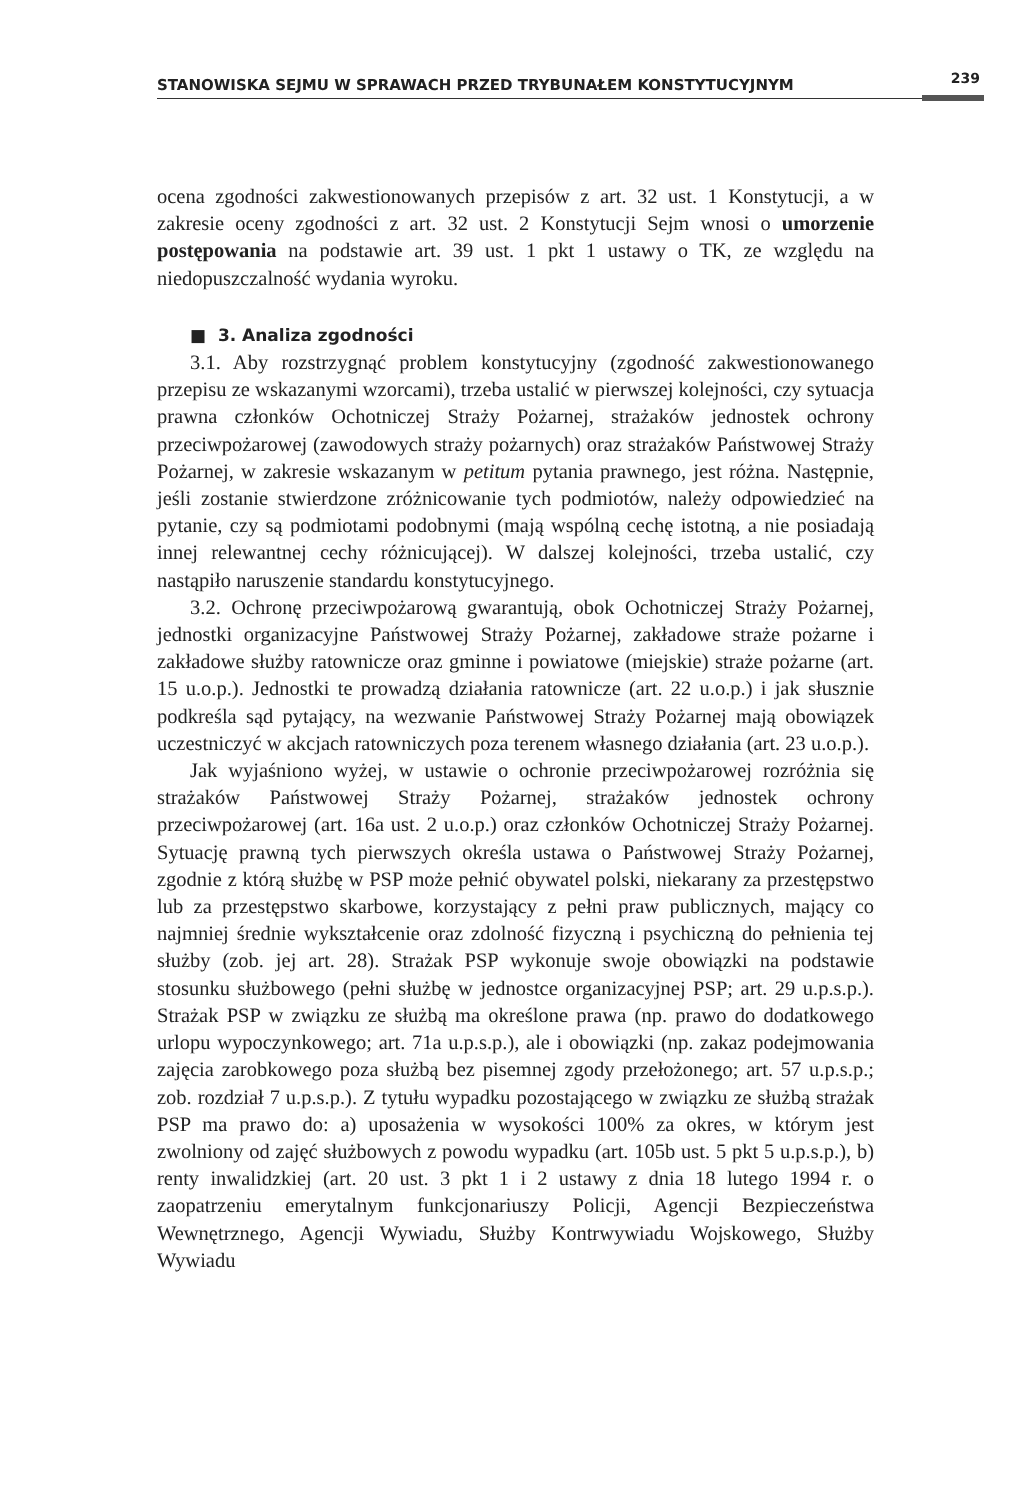STANOWISKA SEJMU W SPRAWACH PRZED TRYBUNAŁEM KONSTYTUCYJNYM 239
ocena zgodności zakwestionowanych przepisów z art. 32 ust. 1 Konstytucji, a w zakresie oceny zgodności z art. 32 ust. 2 Konstytucji Sejm wnosi o umorzenie postępowania na podstawie art. 39 ust. 1 pkt 1 ustawy o TK, ze względu na niedopuszczalność wydania wyroku.
■ 3. Analiza zgodności
3.1. Aby rozstrzygnąć problem konstytucyjny (zgodność zakwestionowanego przepisu ze wskazanymi wzorcami), trzeba ustalić w pierwszej kolejności, czy sytuacja prawna członków Ochotniczej Straży Pożarnej, strażaków jednostek ochrony przeciwpożarowej (zawodowych straży pożarnych) oraz strażaków Państwowej Straży Pożarnej, w zakresie wskazanym w petitum pytania prawnego, jest różna. Następnie, jeśli zostanie stwierdzone zróżnicowanie tych podmiotów, należy odpowiedzieć na pytanie, czy są podmiotami podobnymi (mają wspólną cechę istotną, a nie posiadają innej relewantnej cechy różnicującej). W dalszej kolejności, trzeba ustalić, czy nastąpiło naruszenie standardu konstytucyjnego.
3.2. Ochronę przeciwpożarową gwarantują, obok Ochotniczej Straży Pożarnej, jednostki organizacyjne Państwowej Straży Pożarnej, zakładowe straże pożarne i zakładowe służby ratownicze oraz gminne i powiatowe (miejskie) straże pożarne (art. 15 u.o.p.). Jednostki te prowadzą działania ratownicze (art. 22 u.o.p.) i jak słusznie podkreśla sąd pytający, na wezwanie Państwowej Straży Pożarnej mają obowiązek uczestniczyć w akcjach ratowniczych poza terenem własnego działania (art. 23 u.o.p.).
Jak wyjaśniono wyżej, w ustawie o ochronie przeciwpożarowej rozróżnia się strażaków Państwowej Straży Pożarnej, strażaków jednostek ochrony przeciwpożarowej (art. 16a ust. 2 u.o.p.) oraz członków Ochotniczej Straży Pożarnej. Sytuację prawną tych pierwszych określa ustawa o Państwowej Straży Pożarnej, zgodnie z którą służbę w PSP może pełnić obywatel polski, niekarany za przestępstwo lub za przestępstwo skarbowe, korzystający z pełni praw publicznych, mający co najmniej średnie wykształcenie oraz zdolność fizyczną i psychiczną do pełnienia tej służby (zob. jej art. 28). Strażak PSP wykonuje swoje obowiązki na podstawie stosunku służbowego (pełni służbę w jednostce organizacyjnej PSP; art. 29 u.p.s.p.). Strażak PSP w związku ze służbą ma określone prawa (np. prawo do dodatkowego urlopu wypoczynkowego; art. 71a u.p.s.p.), ale i obowiązki (np. zakaz podejmowania zajęcia zarobkowego poza służbą bez pisemnej zgody przełożonego; art. 57 u.p.s.p.; zob. rozdział 7 u.p.s.p.). Z tytułu wypadku pozostającego w związku ze służbą strażak PSP ma prawo do: a) uposażenia w wysokości 100% za okres, w którym jest zwolniony od zajęć służbowych z powodu wypadku (art. 105b ust. 5 pkt 5 u.p.s.p.), b) renty inwalidzkiej (art. 20 ust. 3 pkt 1 i 2 ustawy z dnia 18 lutego 1994 r. o zaopatrzeniu emerytalnym funkcjonariuszy Policji, Agencji Bezpieczeństwa Wewnętrznego, Agencji Wywiadu, Służby Kontrwywiadu Wojskowego, Służby Wywiadu